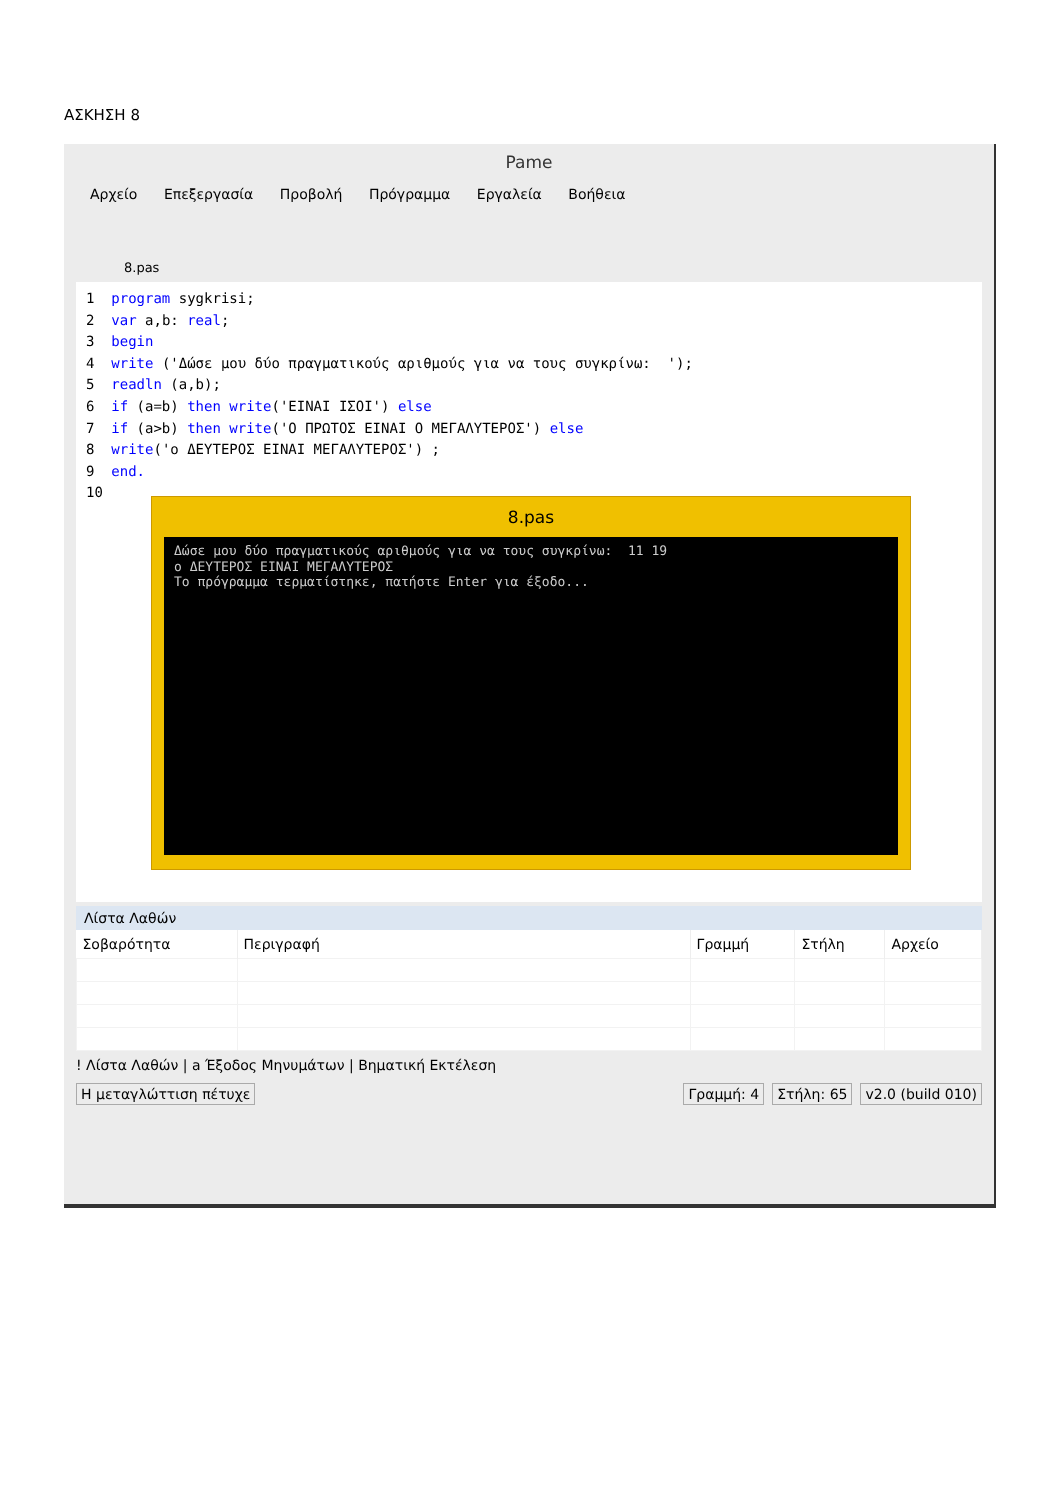ΑΣΚΗΣΗ 8
Pame
Αρχείο Επεξεργασία Προβολή Πρόγραμμα Εργαλεία Βοήθεια
8.pas
1  program sygkrisi;
2  var a,b: real;
3  begin
4  write ('Δώσε μου δύο πραγματικούς αριθμούς για να τους συγκρίνω:  ');
5  readln (a,b);
6  if (a=b) then write('ΕΙΝΑΙ ΙΣΟΙ') else
7  if (a>b) then write('Ο ΠΡΩΤΟΣ ΕΙΝΑΙ Ο ΜΕΓΑΛΥΤΕΡΟΣ') else
8  write('ο ΔΕΥΤΕΡΟΣ ΕΙΝΑΙ ΜΕΓΑΛΥΤΕΡΟΣ') ;
9  end.
10
8.pas
Δώσε μου δύο πραγματικούς αριθμούς για να τους συγκρίνω:  11 19
ο ΔΕΥΤΕΡΟΣ ΕΙΝΑΙ ΜΕΓΑΛΥΤΕΡΟΣ
Το πρόγραμμα τερματίστηκε, πατήστε Enter για έξοδο...
Λίστα Λαθών
| Σοβαρότητα | Περιγραφή | Γραμμή | Στήλη | Αρχείο |
| --- | --- | --- | --- | --- |
! Λίστα Λαθών | a Έξοδος Μηνυμάτων | Βηματική Εκτέλεση
Η μεταγλώττιση πέτυχε Γραμμή: 4 Στήλη: 65 v2.0 (build 010)